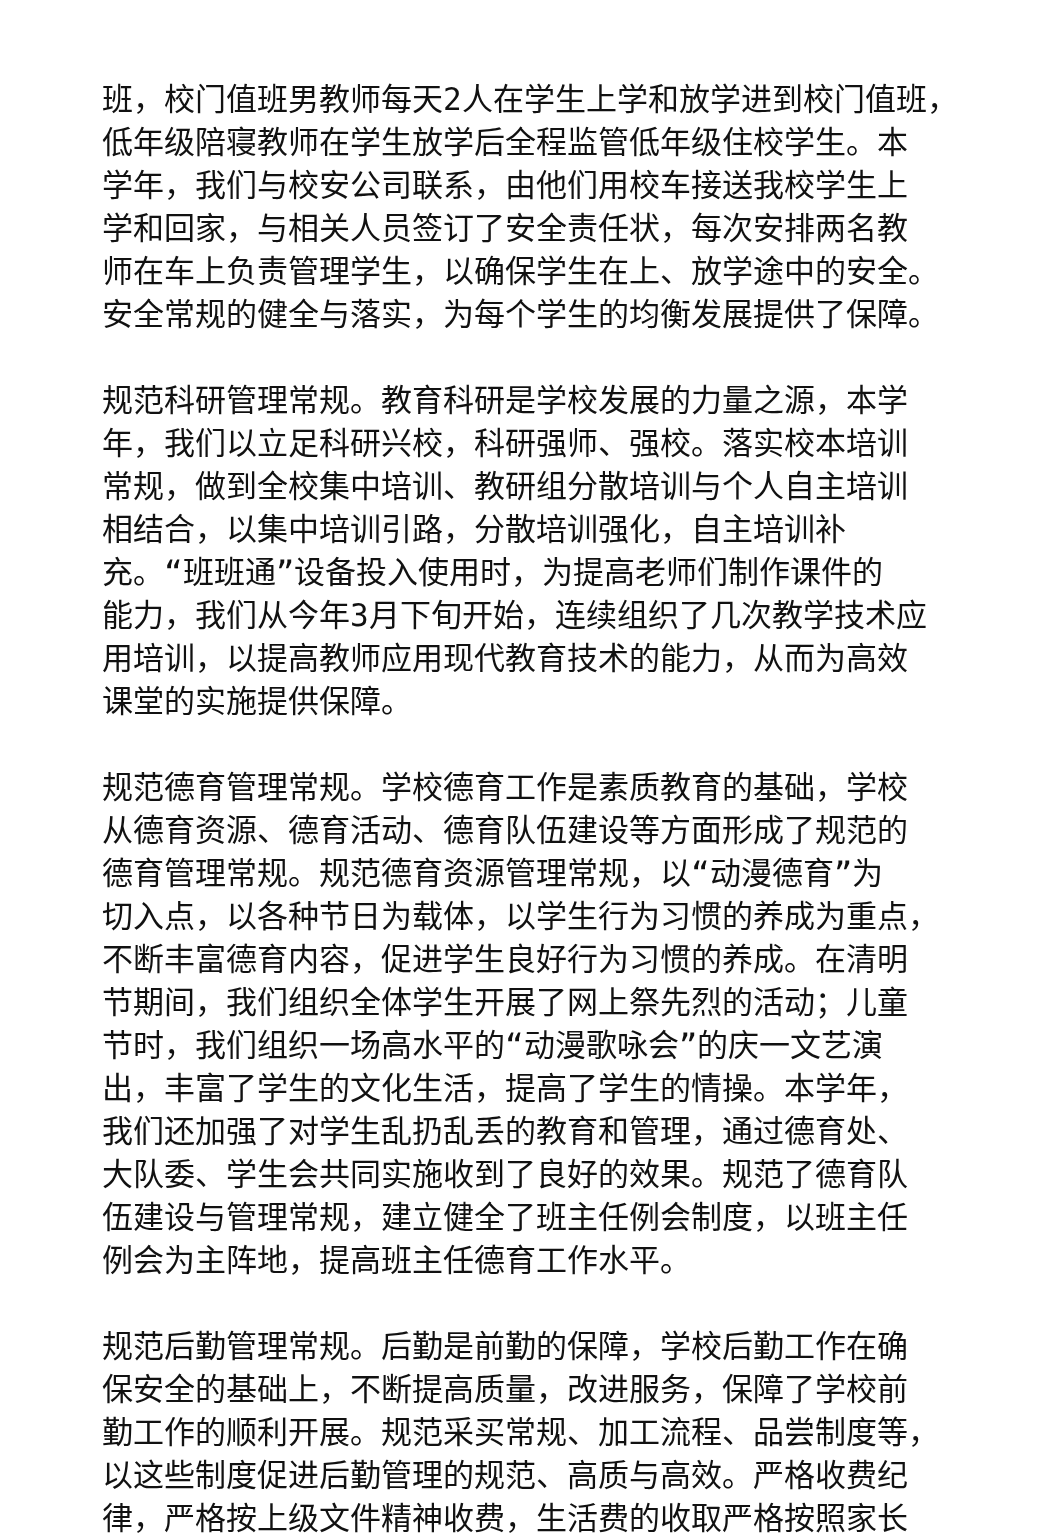班，校门值班男教师每天2人在学生上学和放学进到校门值班，
低年级陪寝教师在学生放学后全程监管低年级住校学生。本
学年，我们与校安公司联系，由他们用校车接送我校学生上
学和回家，与相关人员签订了安全责任状，每次安排两名教
师在车上负责管理学生，以确保学生在上、放学途中的安全。
安全常规的健全与落实，为每个学生的均衡发展提供了保障。
规范科研管理常规。教育科研是学校发展的力量之源，本学
年，我们以立足科研兴校，科研强师、强校。落实校本培训
常规，做到全校集中培训、教研组分散培训与个人自主培训
相结合，以集中培训引路，分散培训强化，自主培训补
充。“班班通”设备投入使用时，为提高老师们制作课件的
能力，我们从今年3月下旬开始，连续组织了几次教学技术应
用培训，以提高教师应用现代教育技术的能力，从而为高效
课堂的实施提供保障。
规范德育管理常规。学校德育工作是素质教育的基础，学校
从德育资源、德育活动、德育队伍建设等方面形成了规范的
德育管理常规。规范德育资源管理常规，以“动漫德育”为
切入点，以各种节日为载体，以学生行为习惯的养成为重点，
不断丰富德育内容，促进学生良好行为习惯的养成。在清明
节期间，我们组织全体学生开展了网上祭先烈的活动；儿童
节时，我们组织一场高水平的“动漫歌咏会”的庆一文艺演
出，丰富了学生的文化生活，提高了学生的情操。本学年，
我们还加强了对学生乱扔乱丢的教育和管理，通过德育处、
大队委、学生会共同实施收到了良好的效果。规范了德育队
伍建设与管理常规，建立健全了班主任例会制度，以班主任
例会为主阵地，提高班主任德育工作水平。
规范后勤管理常规。后勤是前勤的保障，学校后勤工作在确
保安全的基础上，不断提高质量，改进服务，保障了学校前
勤工作的顺利开展。规范采买常规、加工流程、品尝制度等，
以这些制度促进后勤管理的规范、高质与高效。严格收费纪
律，严格按上级文件精神收费，生活费的收取严格按照家长